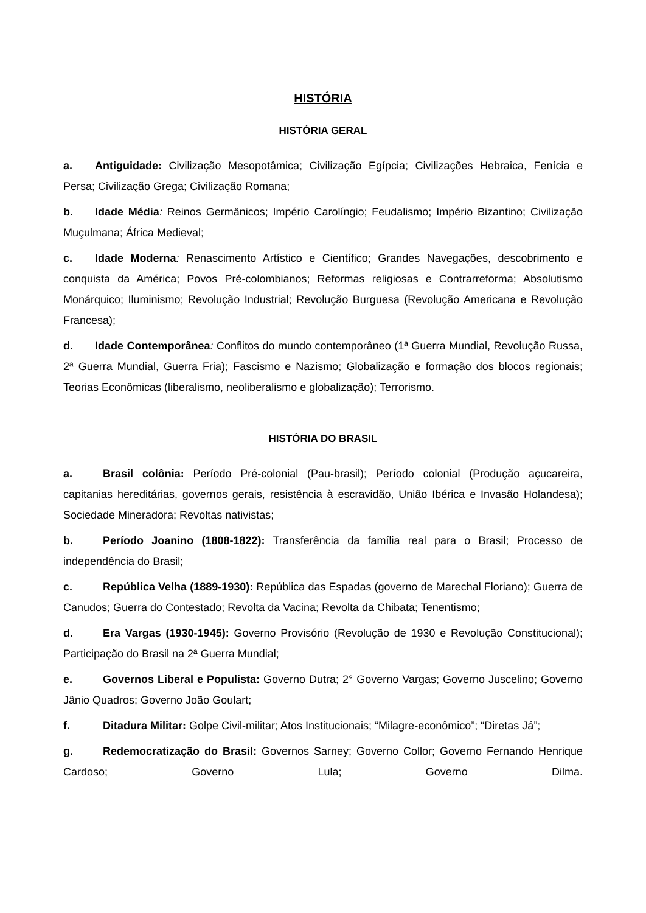HISTÓRIA
HISTÓRIA GERAL
a. Antiguidade: Civilização Mesopotâmica; Civilização Egípcia; Civilizações Hebraica, Fenícia e Persa; Civilização Grega; Civilização Romana;
b. Idade Média: Reinos Germânicos; Império Carolíngio; Feudalismo; Império Bizantino; Civilização Muçulmana; África Medieval;
c. Idade Moderna: Renascimento Artístico e Científico; Grandes Navegações, descobrimento e conquista da América; Povos Pré-colombianos; Reformas religiosas e Contrarreforma; Absolutismo Monárquico; Iluminismo; Revolução Industrial; Revolução Burguesa (Revolução Americana e Revolução Francesa);
d. Idade Contemporânea: Conflitos do mundo contemporâneo (1ª Guerra Mundial, Revolução Russa, 2ª Guerra Mundial, Guerra Fria); Fascismo e Nazismo; Globalização e formação dos blocos regionais; Teorias Econômicas (liberalismo, neoliberalismo e globalização); Terrorismo.
HISTÓRIA DO BRASIL
a. Brasil colônia: Período Pré-colonial (Pau-brasil); Período colonial (Produção açucareira, capitanias hereditárias, governos gerais, resistência à escravidão, União Ibérica e Invasão Holandesa); Sociedade Mineradora; Revoltas nativistas;
b. Período Joanino (1808-1822): Transferência da família real para o Brasil; Processo de independência do Brasil;
c. República Velha (1889-1930): República das Espadas (governo de Marechal Floriano); Guerra de Canudos; Guerra do Contestado; Revolta da Vacina; Revolta da Chibata; Tenentismo;
d. Era Vargas (1930-1945): Governo Provisório (Revolução de 1930 e Revolução Constitucional); Participação do Brasil na 2ª Guerra Mundial;
e. Governos Liberal e Populista: Governo Dutra; 2° Governo Vargas; Governo Juscelino; Governo Jânio Quadros; Governo João Goulart;
f. Ditadura Militar: Golpe Civil-militar; Atos Institucionais; “Milagre-econômico”; “Diretas Já”;
g. Redemocratização do Brasil: Governos Sarney; Governo Collor; Governo Fernando Henrique Cardoso; Governo Lula; Governo Dilma.